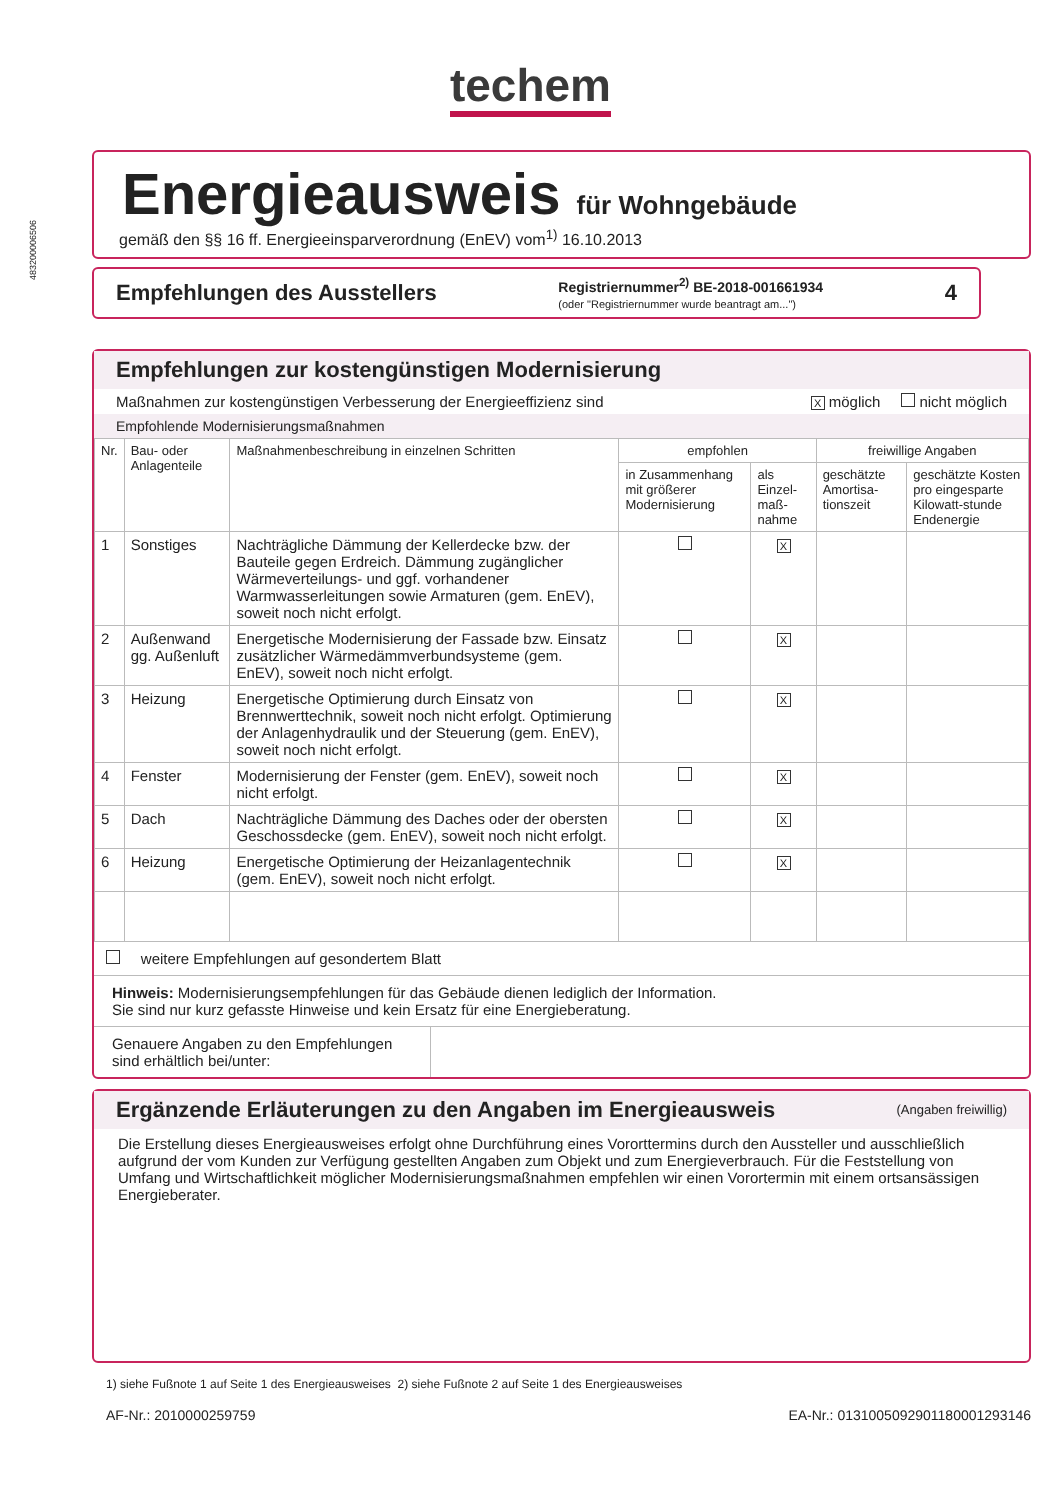483200006506
techem
Energieausweis für Wohngebäude
gemäß den §§ 16 ff. Energieeinsparverordnung (EnEV) vom<sup>1)</sup> 16.10.2013
Empfehlungen des Ausstellers Registriernummer<sup>2)</sup> BE-2018-001661934
(oder "Registriernummer wurde beantragt am...") 4
Empfehlungen zur kostengünstigen Modernisierung
Maßnahmen zur kostengünstigen Verbesserung der Energieeffizienz sind X möglich nicht möglich
Empfohlende Modernisierungsmaßnahmen
| Nr. | Bau- oder Anlagenteile | Maßnahmenbeschreibung in einzelnen Schritten | empfohlen | | freiwillige Angaben | |
| --- | --- | --- | --- | --- | --- | --- |
| | | | in Zusammenhang mit größerer Modernisierung | als Einzel-maß-nahme | geschätzte Amortisa-tionszeit | geschätzte Kosten pro eingesparte Kilowatt-stunde Endenergie |
| 1 | Sonstiges | Nachträgliche Dämmung der Kellerdecke bzw. der Bauteile gegen Erdreich. Dämmung zugänglicher Wärmeverteilungs- und ggf. vorhandener Warmwasserleitungen sowie Armaturen (gem. EnEV), soweit noch nicht erfolgt. | | X | | |
| 2 | Außenwand gg. Außenluft | Energetische Modernisierung der Fassade bzw. Einsatz zusätzlicher Wärmedämmverbundsysteme (gem. EnEV), soweit noch nicht erfolgt. | | X | | |
| 3 | Heizung | Energetische Optimierung durch Einsatz von Brennwerttechnik, soweit noch nicht erfolgt. Optimierung der Anlagenhydraulik und der Steuerung (gem. EnEV), soweit noch nicht erfolgt. | | X | | |
| 4 | Fenster | Modernisierung der Fenster (gem. EnEV), soweit noch nicht erfolgt. | | X | | |
| 5 | Dach | Nachträgliche Dämmung des Daches oder der obersten Geschossdecke (gem. EnEV), soweit noch nicht erfolgt. | | X | | |
| 6 | Heizung | Energetische Optimierung der Heizanlagentechnik (gem. EnEV), soweit noch nicht erfolgt. | | X | | |
weitere Empfehlungen auf gesondertem Blatt
Hinweis: Modernisierungsempfehlungen für das Gebäude dienen lediglich der Information.
Sie sind nur kurz gefasste Hinweise und kein Ersatz für eine Energieberatung.
Genauere Angaben zu den Empfehlungen sind erhältlich bei/unter:
Ergänzende Erläuterungen zu den Angaben im Energieausweis (Angaben freiwillig)
Die Erstellung dieses Energieausweises erfolgt ohne Durchführung eines Vororttermins durch den Aussteller und ausschließlich aufgrund der vom Kunden zur Verfügung gestellten Angaben zum Objekt und zum Energieverbrauch. Für die Feststellung von Umfang und Wirtschaftlichkeit möglicher Modernisierungsmaßnahmen empfehlen wir einen Vorortermin mit einem ortsansässigen Energieberater.
1) siehe Fußnote 1 auf Seite 1 des Energieausweises 2) siehe Fußnote 2 auf Seite 1 des Energieausweises
AF-Nr.: 201000025975​9 EA-Nr.: 01310050929011800012931​46